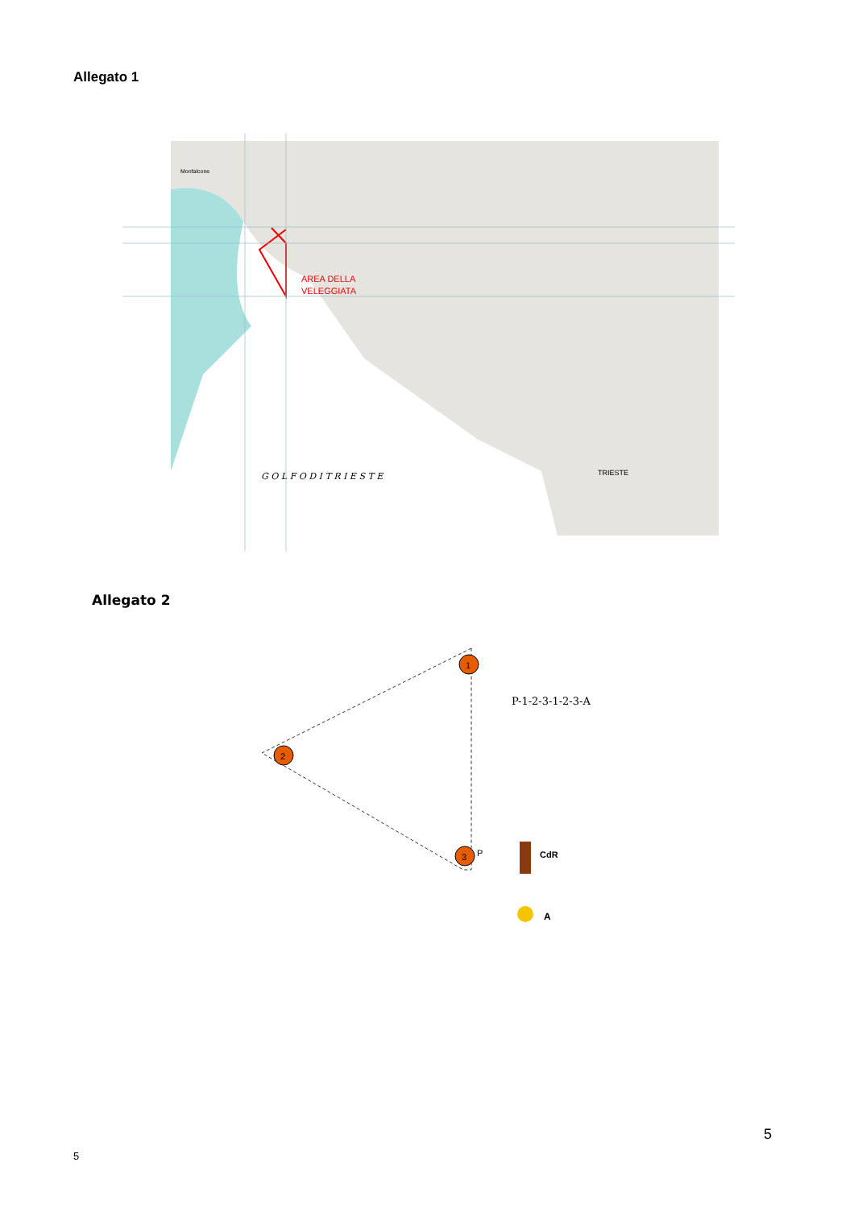Allegato 1
AREA DELLA
VELEGGIATA
G O L F O D I T R I E S T E
TRIESTE
Monfalcone
Allegato 2
1
2
3
P-1-2-3-1-2-3-A
P
CdR
A
5
5